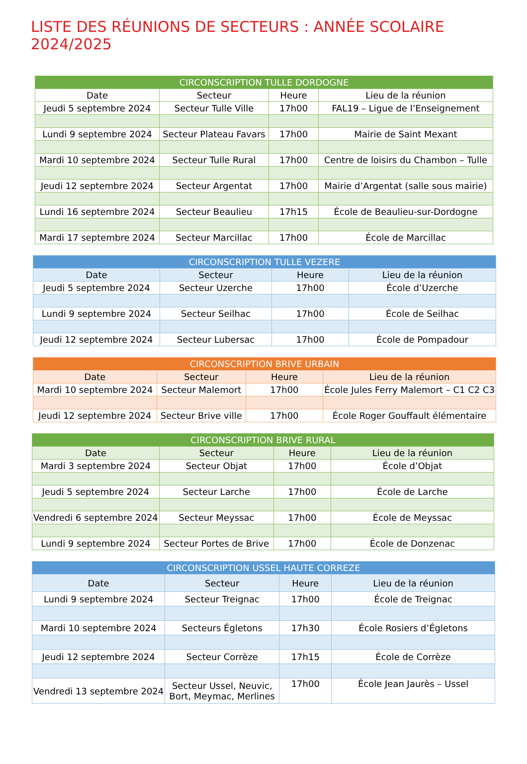LISTE DES RÉUNIONS DE SECTEURS : ANNÉE SCOLAIRE 2024/2025
| CIRCONSCRIPTION TULLE DORDOGNE | | | |
| --- | --- | --- | --- |
| Date | Secteur | Heure | Lieu de la réunion |
| Jeudi 5 septembre 2024 | Secteur Tulle Ville | 17h00 | FAL19 – Ligue de l’Enseignement |
| Lundi 9 septembre 2024 | Secteur Plateau Favars | 17h00 | Mairie de Saint Mexant |
| Mardi 10 septembre 2024 | Secteur Tulle Rural | 17h00 | Centre de loisirs du Chambon – Tulle |
| Jeudi 12 septembre 2024 | Secteur Argentat | 17h00 | Mairie d’Argentat (salle sous mairie) |
| Lundi 16 septembre 2024 | Secteur Beaulieu | 17h15 | École de Beaulieu-sur-Dordogne |
| Mardi 17 septembre 2024 | Secteur Marcillac | 17h00 | École de Marcillac |
| CIRCONSCRIPTION TULLE VEZERE | | | |
| --- | --- | --- | --- |
| Date | Secteur | Heure | Lieu de la réunion |
| Jeudi 5 septembre 2024 | Secteur Uzerche | 17h00 | École d’Uzerche |
| Lundi 9 septembre 2024 | Secteur Seilhac | 17h00 | École de Seilhac |
| Jeudi 12 septembre 2024 | Secteur Lubersac | 17h00 | École de Pompadour |
| CIRCONSCRIPTION BRIVE URBAIN | | | |
| --- | --- | --- | --- |
| Date | Secteur | Heure | Lieu de la réunion |
| Mardi 10 septembre 2024 | Secteur Malemort | 17h00 | École Jules Ferry Malemort – C1 C2 C3 |
| Jeudi 12 septembre 2024 | Secteur Brive ville | 17h00 | École Roger Gouffault élémentaire |
| CIRCONSCRIPTION BRIVE RURAL | | | |
| --- | --- | --- | --- |
| Date | Secteur | Heure | Lieu de la réunion |
| Mardi 3 septembre 2024 | Secteur Objat | 17h00 | École d’Objat |
| Jeudi 5 septembre 2024 | Secteur Larche | 17h00 | École de Larche |
| Vendredi 6 septembre 2024 | Secteur Meyssac | 17h00 | École de Meyssac |
| Lundi 9 septembre 2024 | Secteur Portes de Brive | 17h00 | École de Donzenac |
| CIRCONSCRIPTION USSEL HAUTE CORREZE | | | |
| --- | --- | --- | --- |
| Date | Secteur | Heure | Lieu de la réunion |
| Lundi 9 septembre 2024 | Secteur Treignac | 17h00 | École de Treignac |
| Mardi 10 septembre 2024 | Secteurs Égletons | 17h30 | École Rosiers d’Égletons |
| Jeudi 12 septembre 2024 | Secteur Corrèze | 17h15 | École de Corrèze |
| Vendredi 13 septembre 2024 | Secteur Ussel, Neuvic, Bort, Meymac, Merlines | 17h00 | École Jean Jaurès – Ussel |